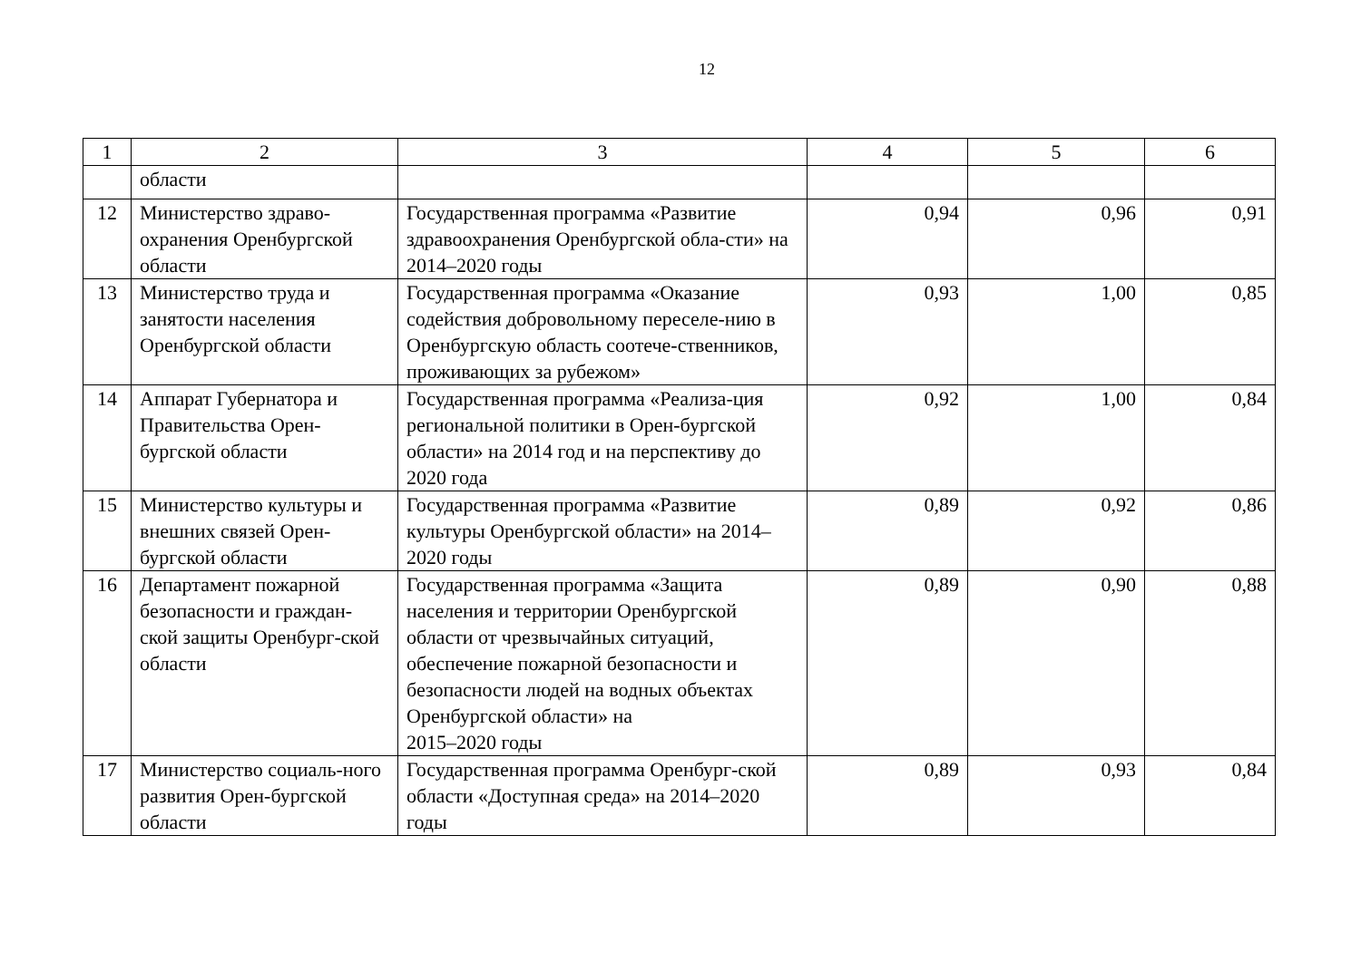12
| 1 | 2 | 3 | 4 | 5 | 6 |
| --- | --- | --- | --- | --- | --- |
| | области | | | | |
| 12 | Министерство здраво-охранения Оренбургской области | Государственная программа «Развитие здравоохранения Оренбургской обла-сти» на 2014–2020 годы | 0,94 | 0,96 | 0,91 |
| 13 | Министерство труда и занятости населения Оренбургской области | Государственная программа «Оказание содействия добровольному переселе-нию в Оренбургскую область соотече-ственников, проживающих за рубежом» | 0,93 | 1,00 | 0,85 |
| 14 | Аппарат Губернатора и Правительства Орен-бургской области | Государственная программа «Реализа-ция региональной политики в Орен-бургской области» на 2014 год и на перспективу до 2020 года | 0,92 | 1,00 | 0,84 |
| 15 | Министерство культуры и внешних связей Орен-бургской области | Государственная программа «Развитие культуры Оренбургской области» на 2014–2020 годы | 0,89 | 0,92 | 0,86 |
| 16 | Департамент пожарной безопасности и граждан-ской защиты Оренбург-ской области | Государственная программа «Защита населения и территории Оренбургской области от чрезвычайных ситуаций, обеспечение пожарной безопасности и безопасности людей на водных объектах Оренбургской области» на 2015–2020 годы | 0,89 | 0,90 | 0,88 |
| 17 | Министерство социаль-ного развития Орен-бургской области | Государственная программа Оренбург-ской области «Доступная среда» на 2014–2020 годы | 0,89 | 0,93 | 0,84 |